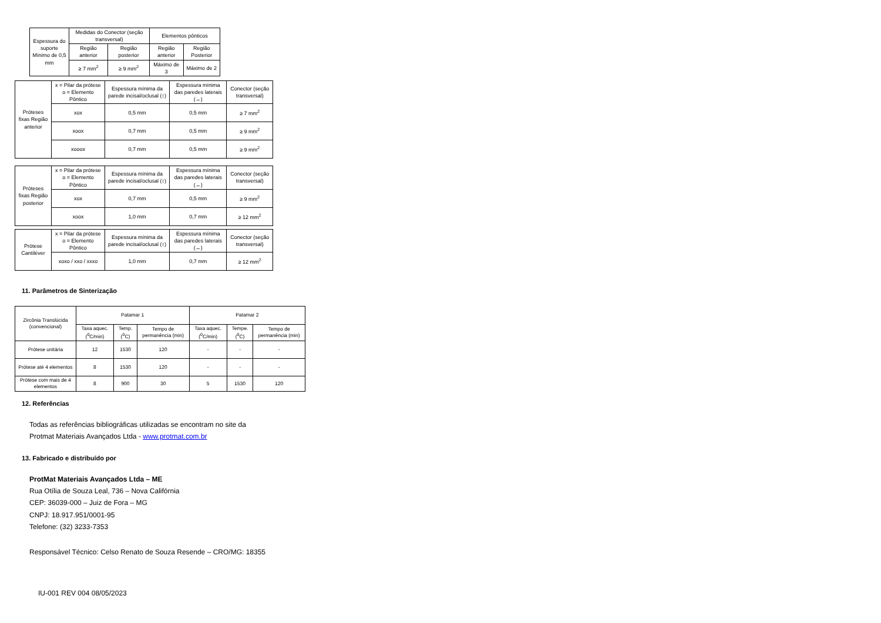| Espessura do suporte Mínimo de 0,5 mm | Medidas do Conector (seção transversal) | | Elementos pônticos | |
| | Região anterior | Região posterior | Região anterior | Região Posterior |
| | ≥ 7 mm<sup>2</sup> | ≥ 9 mm<sup>2</sup> | Máximo de 3 | Máximo de 2 |
| Próteses fixas Região anterior | x = Pilar da prótese o = Elemento Pôntico | Espessura mínima da parede incisal/oclusal (↕) | Espessura mínima das paredes laterais (↔) | Conector (seção transversal) |
| | xox | 0,5 mm | 0,5 mm | ≥ 7 mm<sup>2</sup> |
| | xoox | 0,7 mm | 0,5 mm | ≥ 9 mm<sup>2</sup> |
| | xooox | 0,7 mm | 0,5 mm | ≥ 9 mm<sup>2</sup> |
| Próteses fixas Região posterior | x = Pilar da prótese o = Elemento Pôntico | Espessura mínima da parede incisal/oclusal (↕) | Espessura mínima das paredes laterais (↔) | Conector (seção transversal) |
| | xox | 0,7 mm | 0,5 mm | ≥ 9 mm<sup>2</sup> |
| | xoox | 1,0 mm | 0,7 mm | ≥ 12 mm<sup>2</sup> |
| Prótese Cantiléver | x = Pilar da prótese o = Elemento Pôntico | Espessura mínima da parede incisal/oclusal (↕) | Espessura mínima das paredes laterais (↔) | Conector (seção transversal) |
| | xoxo / xxo / xxxo | 1,0 mm | 0,7 mm | ≥ 12 mm<sup>2</sup> |
11. Parâmetros de Sinterização
| Zircônia Translúcida (convencional) | Patamar 1 | | | Patamar 2 | | |
| | Taxa aquec. (<sup>0</sup>C/min) | Temp. (<sup>0</sup>C) | Tempo de permanência (min) | Taxa aquec. (<sup>0</sup>C/min) | Tempe. (<sup>0</sup>C) | Tempo de permanência (min) |
| Prótese unitária | 12 | 1530 | 120 | - | - | - |
| Prótese até 4 elementos | 8 | 1530 | 120 | - | - | - |
| Prótese com mais de 4 elementos | 8 | 900 | 30 | 5 | 1530 | 120 |
12. Referências
Todas as referências bibliográficas utilizadas se encontram no site da
Protmat Materiais Avançados Ltda - www.protmat.com.br
13. Fabricado e distribuído por
ProtMat Materiais Avançados Ltda – ME
Rua Otília de Souza Leal, 736 – Nova Califórnia
CEP: 36039-000 – Juiz de Fora – MG
CNPJ: 18.917.951/0001-95
Telefone: (32) 3233-7353
Responsável Técnico: Celso Renato de Souza Resende – CRO/MG: 18355
IU-001 REV 004 08/05/2023